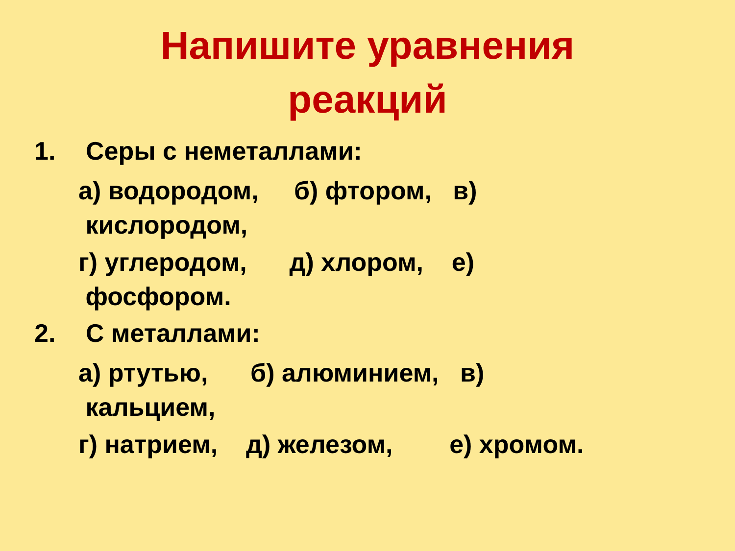Напишите уравнения реакций
1. Серы с неметаллами:
а) водородом, б) фтором, в) кислородом,
г) углеродом, д) хлором, е) фосфором.
2. С металлами:
а) ртутью, б) алюминием, в) кальцием,
г) натрием, д) железом, е) хромом.